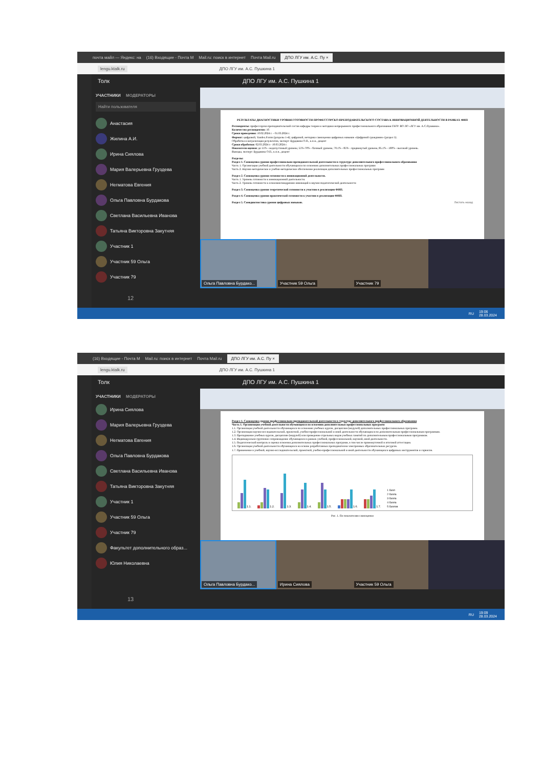почта майл — Яндекс: на (16) Входящие - Почта М Mail.ru: поиск в интернет Почта Mail.ru ДПО ЛГУ им. А.С. Пу ×
lengu.ktalk.ru ДПО ЛГУ им. А.С. Пушкина 1
Толк ДПО ЛГУ им. А.С. Пушкина 1
УЧАСТНИКИ МОДЕРАТОРЫ
Найти пользователя
Анастасия
Жилина А.И.
Ирина Сиялова
Мария Валерьевна Груздева
Негматова Евгения
Ольга Павловна Бурдакова
Светлана Васильевна Иванова
Татьяна Викторовна Закутняя
Участник 1
Участник 59 Ольга
Участник 79
РЕЗУЛЬТАТЫ ДИАГНОСТИКИ УРОВНЯ ГОТОВНОСТИ ПРОФЕССОРСКО-ПРЕПОДАВАТЕЛЬСКОГО СОСТАВА К ИННОВАЦИОННОЙ ДЕЯТЕЛЬНОСТИ В РАМКАХ ФИП
Респонденты: профессорско-преподавательский состав кафедры теории и методики непрерывного профессионального образования ГАОУ ВО ЛО «ЛГУ им. А.С.Пушкина».
Количество респондентов: 16
Сроки проведения: 10.02.2024 г. – 01.03.2024 г.
Формат: цифровой, Yandex.Forms (разделы 1-4); цифровой, методика самооценки цифровых навыков «Цифровой гражданин» (раздел 5).
Обработка и визуализация результатов, эксперт: Бурдакова О.П., к.п.н., доцент
Сроки обработки: 02.03.2024 г.- 10.03.2024 г.
Показатели оценки: до 55% - недопустимый уровень; 55%-70% - базовый уровень; 70.1% - 85% - продвинутый уровень; 85.1% - 100% - высокий уровень.
Выводы, эксперт: Бурдакова О.П., к.п.н., доцент
Разделы:
Раздел 1. Самооценка уровня профессионально-преподавательской деятельности в структуре дополнительного профессионального образования
Часть 1. Организация учебной деятельности обучающихся по освоению дополнительных профессиональных программ
Часть 2. Научно-методическое и учебно-методическое обеспечение реализации дополнительных профессиональных программ
Раздел 2. Самооценка уровня готовности к инновационной деятельности.
Часть 1. Уровень готовности к инновационной деятельности.
Часть 2. Уровень готовности к освоению/внедрению инноваций в научно-педагогической деятельности
Раздел 3. Самооценка уровня теоретической готовности к участию в реализации ФИП.
Раздел 4. Самооценка уровня практической готовности к участию в реализации ФИП.
Раздел 5. Самодиагностика уровня цифровых навыков. Листать назад
Ольга Павловна Бурдако... Участник 59 Ольга Участник 79
12
RU 19:06
28.03.2024
(16) Входящие - Почта М Mail.ru: поиск в интернет Почта Mail.ru ДПО ЛГУ им. А.С. Пу ×
lengu.ktalk.ru ДПО ЛГУ им. А.С. Пушкина 1
Толк ДПО ЛГУ им. А.С. Пушкина 1
УЧАСТНИКИ МОДЕРАТОРЫ
Ирина Сиялова
Мария Валерьевна Груздева
Негматова Евгения
Ольга Павловна Бурдакова
Светлана Васильевна Иванова
Татьяна Викторовна Закутняя
Участник 1
Участник 59 Ольга
Участник 79
Факультет дополнительного образ...
Юлия Николаевна
Раздел 1. Самооценка уровня профессионально-преподавательской деятельности в структуре дополнительного профессионального образования
Часть 1. Организация учебной деятельности обучающихся по освоению дополнительных профессиональных программ
1.1. Организация учебной деятельности обучающихся по освоению учебных курсов, дисциплин (модулей) дополнительных профессиональных программ.
1.2. Организация научно-исследовательской, проектной, учебно-профессиональной и иной деятельности обучающихся по дополнительным профессиональным программам.
1.3. Преподавание учебных курсов, дисциплин (модулей) или проведение отдельных видов учебных занятий по дополнительным профессиональным программам.
1.4. Индивидуально-групповое сопровождение обучающихся в рамках учебной, профессиональной, научной, иной деятельности.
1.5. Педагогический контроль и оценка освоения дополнительных профессиональных программ, в том числе промежуточной и итоговой аттестации.
1.6. Организация учебной деятельности обучающихся на основе разработанных преподавателем электронных образовательных ресурсов.
1.7. Применение в учебной, научно-исследовательской, проектной, учебно-профессиональной и иной деятельности обучающихся цифровых инструментов и сервисов.
1.1.
1.2.
1.3.
1.4.
1.5.
1.6.
1.7.
1 балл
2 балла
3 балла
4 балла
5 баллов
Рис. 1. По показателям самооценки
Ольга Павловна Бурдако... Ирина Сиялова Участник 59 Ольга
13
RU 19:09
28.03.2024